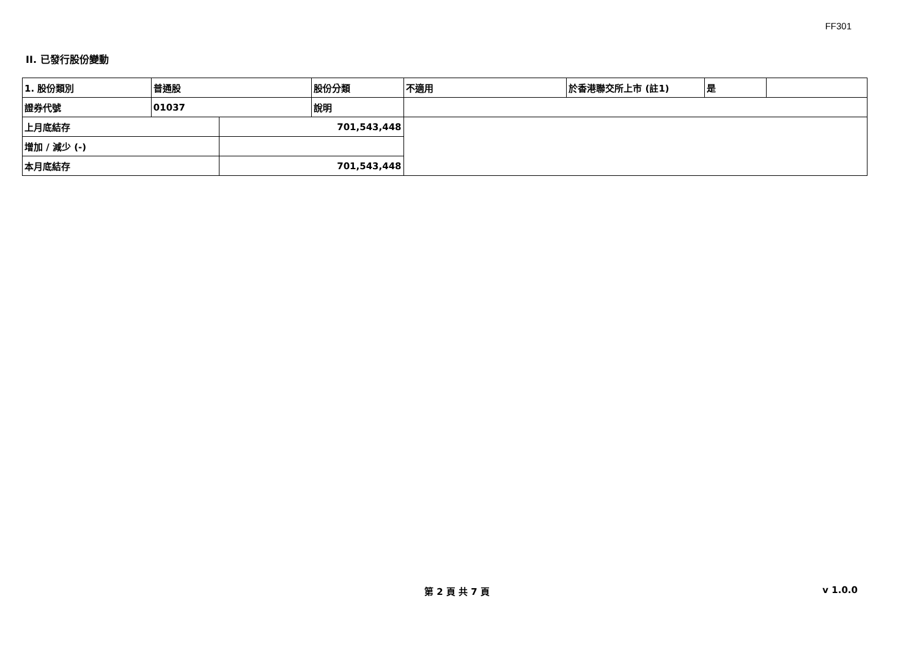FF301
II. 已發行股份變動
| 1. 股份類別 | 普通股 | | 股份分類 | 不適用 | 於香港聯交所上市 (註1) | 是 | |
| 證券代號 | 01037 | | 說明 | | | | |
| 上月底結存 | | 701,543,448 | | | | | |
| 增加 / 減少 (-) | | | | | | | |
| 本月底結存 | | 701,543,448 | | | | | |
第 2 頁 共 7 頁 v 1.0.0